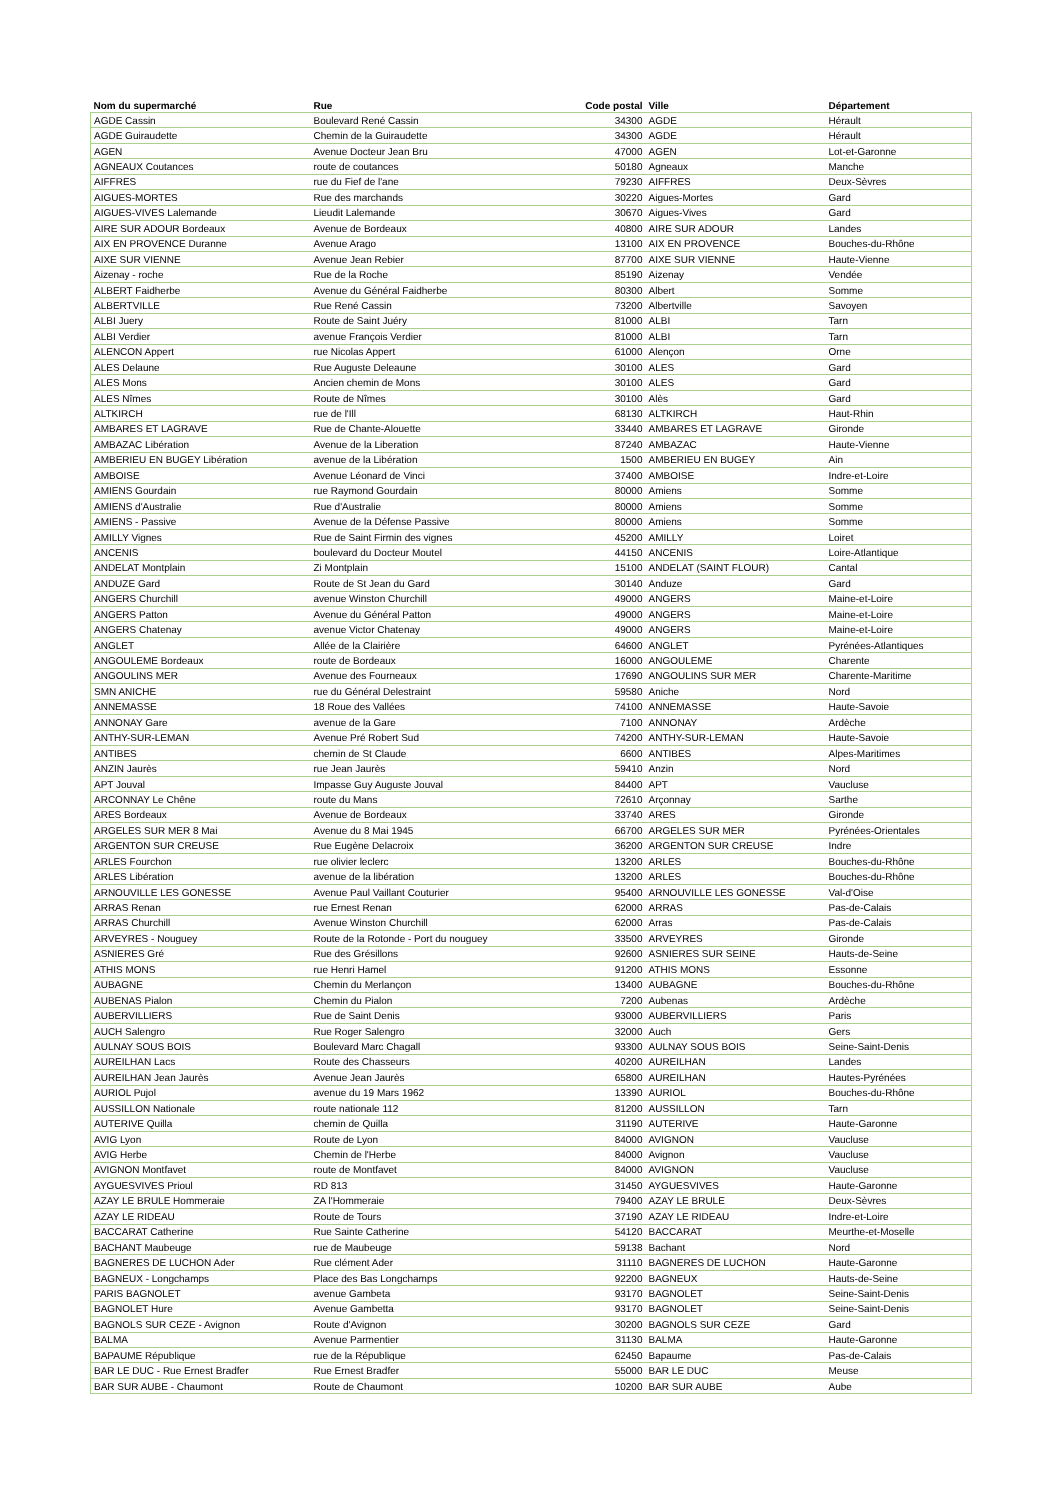| Nom du supermarché | Rue | Code postal | Ville | Département |
| --- | --- | --- | --- | --- |
| AGDE Cassin | Boulevard René Cassin | 34300 | AGDE | Hérault |
| AGDE Guiraudette | Chemin de la Guiraudette | 34300 | AGDE | Hérault |
| AGEN | Avenue Docteur Jean Bru | 47000 | AGEN | Lot-et-Garonne |
| AGNEAUX Coutances | route de coutances | 50180 | Agneaux | Manche |
| AIFFRES | rue du Fief de l'ane | 79230 | AIFFRES | Deux-Sèvres |
| AIGUES-MORTES | Rue des marchands | 30220 | Aigues-Mortes | Gard |
| AIGUES-VIVES Lalemande | Lieudit Lalemande | 30670 | Aigues-Vives | Gard |
| AIRE SUR ADOUR Bordeaux | Avenue de Bordeaux | 40800 | AIRE SUR ADOUR | Landes |
| AIX EN PROVENCE Duranne | Avenue Arago | 13100 | AIX EN PROVENCE | Bouches-du-Rhône |
| AIXE SUR VIENNE | Avenue Jean Rebier | 87700 | AIXE SUR VIENNE | Haute-Vienne |
| Aizenay - roche | Rue de la Roche | 85190 | Aizenay | Vendée |
| ALBERT Faidherbe | Avenue du Général Faidherbe | 80300 | Albert | Somme |
| ALBERTVILLE | Rue René Cassin | 73200 | Albertville | Savoyen |
| ALBI Juery | Route de Saint Juéry | 81000 | ALBI | Tarn |
| ALBI Verdier | avenue François Verdier | 81000 | ALBI | Tarn |
| ALENCON Appert | rue Nicolas Appert | 61000 | Alençon | Orne |
| ALES Delaune | Rue Auguste Deleaune | 30100 | ALES | Gard |
| ALES Mons | Ancien chemin de Mons | 30100 | ALES | Gard |
| ALES Nîmes | Route de Nîmes | 30100 | Alès | Gard |
| ALTKIRCH | rue de l'Ill | 68130 | ALTKIRCH | Haut-Rhin |
| AMBARES ET LAGRAVE | Rue de Chante-Alouette | 33440 | AMBARES ET LAGRAVE | Gironde |
| AMBAZAC Libération | Avenue de la Liberation | 87240 | AMBAZAC | Haute-Vienne |
| AMBERIEU EN BUGEY Libération | avenue de la Libération | 1500 | AMBERIEU EN BUGEY | Ain |
| AMBOISE | Avenue Léonard de Vinci | 37400 | AMBOISE | Indre-et-Loire |
| AMIENS Gourdain | rue Raymond Gourdain | 80000 | Amiens | Somme |
| AMIENS d'Australie | Rue d'Australie | 80000 | Amiens | Somme |
| AMIENS - Passive | Avenue de la Défense Passive | 80000 | Amiens | Somme |
| AMILLY Vignes | Rue de Saint Firmin des vignes | 45200 | AMILLY | Loiret |
| ANCENIS | boulevard du Docteur Moutel | 44150 | ANCENIS | Loire-Atlantique |
| ANDELAT Montplain | Zi Montplain | 15100 | ANDELAT (SAINT FLOUR) | Cantal |
| ANDUZE Gard | Route de St Jean du Gard | 30140 | Anduze | Gard |
| ANGERS Churchill | avenue Winston Churchill | 49000 | ANGERS | Maine-et-Loire |
| ANGERS Patton | Avenue du Général Patton | 49000 | ANGERS | Maine-et-Loire |
| ANGERS Chatenay | avenue Victor Chatenay | 49000 | ANGERS | Maine-et-Loire |
| ANGLET | Allée de la Clairière | 64600 | ANGLET | Pyrénées-Atlantiques |
| ANGOULEME Bordeaux | route de Bordeaux | 16000 | ANGOULEME | Charente |
| ANGOULINS MER | Avenue des Fourneaux | 17690 | ANGOULINS SUR MER | Charente-Maritime |
| SMN ANICHE | rue du Général Delestraint | 59580 | Aniche | Nord |
| ANNEMASSE | 18 Roue des Vallées | 74100 | ANNEMASSE | Haute-Savoie |
| ANNONAY Gare | avenue de la Gare | 7100 | ANNONAY | Ardèche |
| ANTHY-SUR-LEMAN | Avenue Pré Robert Sud | 74200 | ANTHY-SUR-LEMAN | Haute-Savoie |
| ANTIBES | chemin de St Claude | 6600 | ANTIBES | Alpes-Maritimes |
| ANZIN Jaurès | rue Jean Jaurès | 59410 | Anzin | Nord |
| APT Jouval | Impasse Guy Auguste Jouval | 84400 | APT | Vaucluse |
| ARCONNAY Le Chêne | route du Mans | 72610 | Arçonnay | Sarthe |
| ARES Bordeaux | Avenue de Bordeaux | 33740 | ARES | Gironde |
| ARGELES SUR MER 8 Mai | Avenue du 8 Mai 1945 | 66700 | ARGELES SUR MER | Pyrénées-Orientales |
| ARGENTON SUR CREUSE | Rue Eugène Delacroix | 36200 | ARGENTON SUR CREUSE | Indre |
| ARLES Fourchon | rue olivier leclerc | 13200 | ARLES | Bouches-du-Rhône |
| ARLES Libération | avenue de la libération | 13200 | ARLES | Bouches-du-Rhône |
| ARNOUVILLE LES GONESSE | Avenue Paul Vaillant Couturier | 95400 | ARNOUVILLE LES GONESSE | Val-d'Oise |
| ARRAS Renan | rue Ernest Renan | 62000 | ARRAS | Pas-de-Calais |
| ARRAS Churchill | Avenue Winston Churchill | 62000 | Arras | Pas-de-Calais |
| ARVEYRES - Nouguey | Route de la Rotonde - Port du nouguey | 33500 | ARVEYRES | Gironde |
| ASNIERES Gré | Rue des Grésillons | 92600 | ASNIERES SUR SEINE | Hauts-de-Seine |
| ATHIS MONS | rue Henri Hamel | 91200 | ATHIS MONS | Essonne |
| AUBAGNE | Chemin du Merlançon | 13400 | AUBAGNE | Bouches-du-Rhône |
| AUBENAS Pialon | Chemin du Pialon | 7200 | Aubenas | Ardèche |
| AUBERVILLIERS | Rue de Saint Denis | 93000 | AUBERVILLIERS | Paris |
| AUCH Salengro | Rue Roger Salengro | 32000 | Auch | Gers |
| AULNAY SOUS BOIS | Boulevard Marc Chagall | 93300 | AULNAY SOUS BOIS | Seine-Saint-Denis |
| AUREILHAN Lacs | Route des Chasseurs | 40200 | AUREILHAN | Landes |
| AUREILHAN Jean Jaurès | Avenue Jean Jaurès | 65800 | AUREILHAN | Hautes-Pyrénées |
| AURIOL Pujol | avenue du 19 Mars 1962 | 13390 | AURIOL | Bouches-du-Rhône |
| AUSSILLON Nationale | route nationale 112 | 81200 | AUSSILLON | Tarn |
| AUTERIVE Quilla | chemin de Quilla | 31190 | AUTERIVE | Haute-Garonne |
| AVIG Lyon | Route de Lyon | 84000 | AVIGNON | Vaucluse |
| AVIG Herbe | Chemin de l'Herbe | 84000 | Avignon | Vaucluse |
| AVIGNON Montfavet | route de Montfavet | 84000 | AVIGNON | Vaucluse |
| AYGUESVIVES Prioul | RD 813 | 31450 | AYGUESVIVES | Haute-Garonne |
| AZAY LE BRULE Hommeraie | ZA l'Hommeraie | 79400 | AZAY LE BRULE | Deux-Sèvres |
| AZAY LE RIDEAU | Route de Tours | 37190 | AZAY LE RIDEAU | Indre-et-Loire |
| BACCARAT Catherine | Rue Sainte Catherine | 54120 | BACCARAT | Meurthe-et-Moselle |
| BACHANT Maubeuge | rue de Maubeuge | 59138 | Bachant | Nord |
| BAGNERES DE LUCHON Ader | Rue clément Ader | 31110 | BAGNERES DE LUCHON | Haute-Garonne |
| BAGNEUX - Longchamps | Place des Bas Longchamps | 92200 | BAGNEUX | Hauts-de-Seine |
| PARIS BAGNOLET | avenue Gambeta | 93170 | BAGNOLET | Seine-Saint-Denis |
| BAGNOLET Hure | Avenue Gambetta | 93170 | BAGNOLET | Seine-Saint-Denis |
| BAGNOLS SUR CEZE - Avignon | Route d'Avignon | 30200 | BAGNOLS SUR CEZE | Gard |
| BALMA | Avenue Parmentier | 31130 | BALMA | Haute-Garonne |
| BAPAUME République | rue de la République | 62450 | Bapaume | Pas-de-Calais |
| BAR LE DUC - Rue Ernest Bradfer | Rue Ernest Bradfer | 55000 | BAR LE DUC | Meuse |
| BAR SUR AUBE - Chaumont | Route de Chaumont | 10200 | BAR SUR AUBE | Aube |